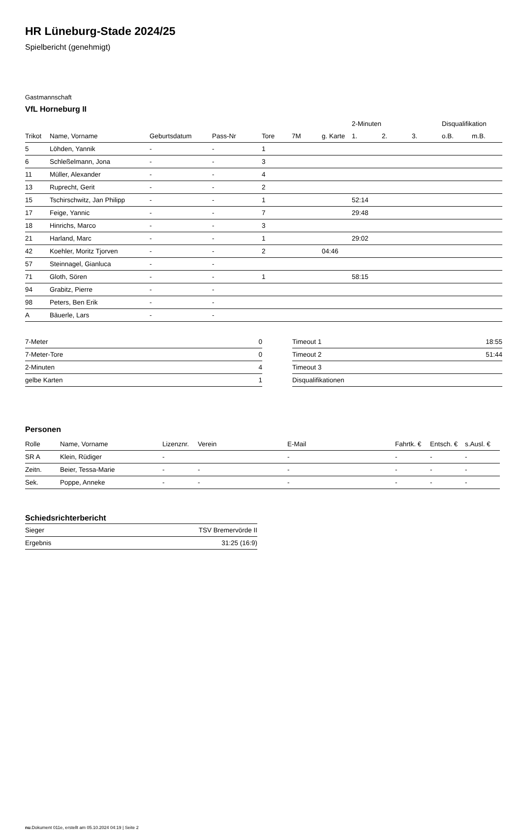HR Lüneburg-Stade 2024/25
Spielbericht (genehmigt)
Gastmannschaft
VfL Horneburg II
| | | | | | | | 2-Minuten | | | Disqualifikation | |
| --- | --- | --- | --- | --- | --- | --- | --- | --- | --- | --- | --- |
| Trikot | Name, Vorname | Geburtsdatum | Pass-Nr | Tore | 7M | g. Karte | 1. | 2. | 3. | o.B. | m.B. |
| 5 | Löhden, Yannik | - | - | 1 | | | | | | | |
| 6 | Schleßelmann, Jona | - | - | 3 | | | | | | | |
| 11 | Müller, Alexander | - | - | 4 | | | | | | | |
| 13 | Ruprecht, Gerit | - | - | 2 | | | | | | | |
| 15 | Tschirschwitz, Jan Philipp | - | - | 1 | | | 52:14 | | | | |
| 17 | Feige, Yannic | - | - | 7 | | | 29:48 | | | | |
| 18 | Hinrichs, Marco | - | - | 3 | | | | | | | |
| 21 | Harland, Marc | - | - | 1 | | | 29:02 | | | | |
| 42 | Koehler, Moritz Tjorven | - | - | 2 | | 04:46 | | | | | |
| 57 | Steinnagel, Gianluca | - | - | | | | | | | | |
| 71 | Gloth, Sören | - | - | 1 | | | 58:15 | | | | |
| 94 | Grabitz, Pierre | - | - | | | | | | | | |
| 98 | Peters, Ben Erik | - | - | | | | | | | | |
| A | Bäuerle, Lars | - | - | | | | | | | | |
| 7-Meter | 0 |
| 7-Meter-Tore | 0 |
| 2-Minuten | 4 |
| gelbe Karten | 1 |
| Timeout 1 | 18:55 |
| Timeout 2 | 51:44 |
| Timeout 3 | |
| Disqualifikationen | |
Personen
| Rolle | Name, Vorname | Lizenznr. | Verein | E-Mail | Fahrtk. € | Entsch. € | s.Ausl. € |
| --- | --- | --- | --- | --- | --- | --- | --- |
| SR A | Klein, Rüdiger | - | | - | - | - | - |
| Zeitn. | Beier, Tessa-Marie | - | - | - | - | - | - |
| Sek. | Poppe, Anneke | - | - | - | - | - | - |
Schiedsrichterbericht
| Sieger | TSV Bremervörde II |
| Ergebnis | 31:25 (16:9) |
nu.Dokument 011e, erstellt am 05.10.2024 04:19 | Seite 2